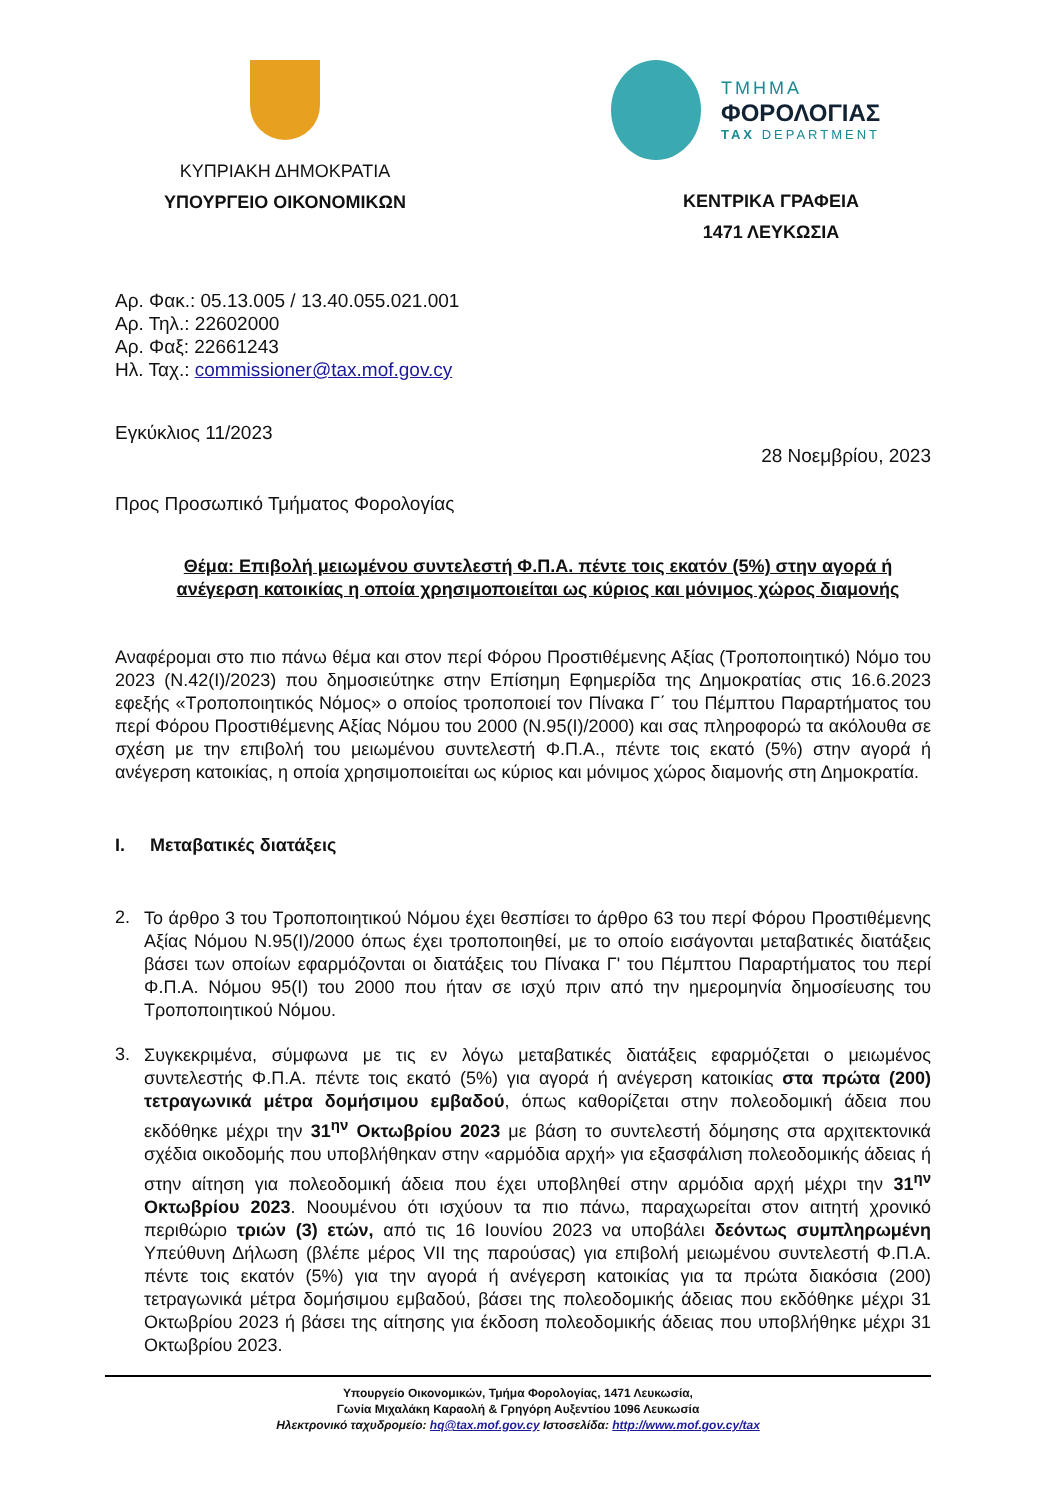ΚΥΠΡΙΑΚΗ ΔΗΜΟΚΡΑΤΙΑ
ΥΠΟΥΡΓΕΙΟ ΟΙΚΟΝΟΜΙΚΩΝ
ΤΜΗΜΑ
ΦΟΡΟΛΟΓΙΑΣ
TAX DEPARTMENT
ΚΕΝΤΡΙΚΑ ΓΡΑΦΕΙΑ
1471 ΛΕΥΚΩΣΙΑ
Αρ. Φακ.: 05.13.005 / 13.40.055.021.001
Αρ. Τηλ.: 22602000
Αρ. Φαξ: 22661243
Ηλ. Ταχ.: commissioner@tax.mof.gov.cy
Εγκύκλιος 11/2023
28 Νοεμβρίου, 2023
Προς Προσωπικό Τμήματος Φορολογίας
Θέμα: Επιβολή μειωμένου συντελεστή Φ.Π.Α. πέντε τοις εκατόν (5%) στην αγορά ή ανέγερση κατοικίας η οποία χρησιμοποιείται ως κύριος και μόνιμος χώρος διαμονής
Αναφέρομαι στο πιο πάνω θέμα και στον περί Φόρου Προστιθέμενης Αξίας (Τροποποιητικό) Νόμο του 2023 (Ν.42(Ι)/2023) που δημοσιεύτηκε στην Επίσημη Εφημερίδα της Δημοκρατίας στις 16.6.2023 εφεξής «Τροποποιητικός Νόμος» ο οποίος τροποποιεί τον Πίνακα Γ΄ του Πέμπτου Παραρτήματος του περί Φόρου Προστιθέμενης Αξίας Νόμου του 2000 (Ν.95(Ι)/2000) και σας πληροφορώ τα ακόλουθα σε σχέση με την επιβολή του μειωμένου συντελεστή Φ.Π.Α., πέντε τοις εκατό (5%) στην αγορά ή ανέγερση κατοικίας, η οποία χρησιμοποιείται ως κύριος και μόνιμος χώρος διαμονής στη Δημοκρατία.
I. Μεταβατικές διατάξεις
2.
Το άρθρο 3 του Τροποποιητικού Νόμου έχει θεσπίσει το άρθρο 63 του περί Φόρου Προστιθέμενης Αξίας Νόμου Ν.95(Ι)/2000 όπως έχει τροποποιηθεί, με το οποίο εισάγονται μεταβατικές διατάξεις βάσει των οποίων εφαρμόζονται οι διατάξεις του Πίνακα Γ' του Πέμπτου Παραρτήματος του περί Φ.Π.Α. Νόμου 95(Ι) του 2000 που ήταν σε ισχύ πριν από την ημερομηνία δημοσίευσης του Τροποποιητικού Νόμου.
3.
Συγκεκριμένα, σύμφωνα με τις εν λόγω μεταβατικές διατάξεις εφαρμόζεται ο μειωμένος συντελεστής Φ.Π.Α. πέντε τοις εκατό (5%) για αγορά ή ανέγερση κατοικίας στα πρώτα (200) τετραγωνικά μέτρα δομήσιμου εμβαδού, όπως καθορίζεται στην πολεοδομική άδεια που εκδόθηκε μέχρι την 31<sup>ην</sup> Οκτωβρίου 2023 με βάση το συντελεστή δόμησης στα αρχιτεκτονικά σχέδια οικοδομής που υποβλήθηκαν στην «αρμόδια αρχή» για εξασφάλιση πολεοδομικής άδειας ή στην αίτηση για πολεοδομική άδεια που έχει υποβληθεί στην αρμόδια αρχή μέχρι την 31<sup>ην</sup> Οκτωβρίου 2023. Νοουμένου ότι ισχύουν τα πιο πάνω, παραχωρείται στον αιτητή χρονικό περιθώριο τριών (3) ετών, από τις 16 Ιουνίου 2023 να υποβάλει δεόντως συμπληρωμένη Υπεύθυνη Δήλωση (βλέπε μέρος VII της παρούσας) για επιβολή μειωμένου συντελεστή Φ.Π.Α. πέντε τοις εκατόν (5%) για την αγορά ή ανέγερση κατοικίας για τα πρώτα διακόσια (200) τετραγωνικά μέτρα δομήσιμου εμβαδού, βάσει της πολεοδομικής άδειας που εκδόθηκε μέχρι 31 Οκτωβρίου 2023 ή βάσει της αίτησης για έκδοση πολεοδομικής άδειας που υποβλήθηκε μέχρι 31 Οκτωβρίου 2023.
Υπουργείο Οικονομικών, Τμήμα Φορολογίας, 1471 Λευκωσία,
Γωνία Μιχαλάκη Καραολή & Γρηγόρη Αυξεντίου 1096 Λευκωσία
Ηλεκτρονικό ταχυδρομείο: hq@tax.mof.gov.cy Ιστοσελίδα: http://www.mof.gov.cy/tax